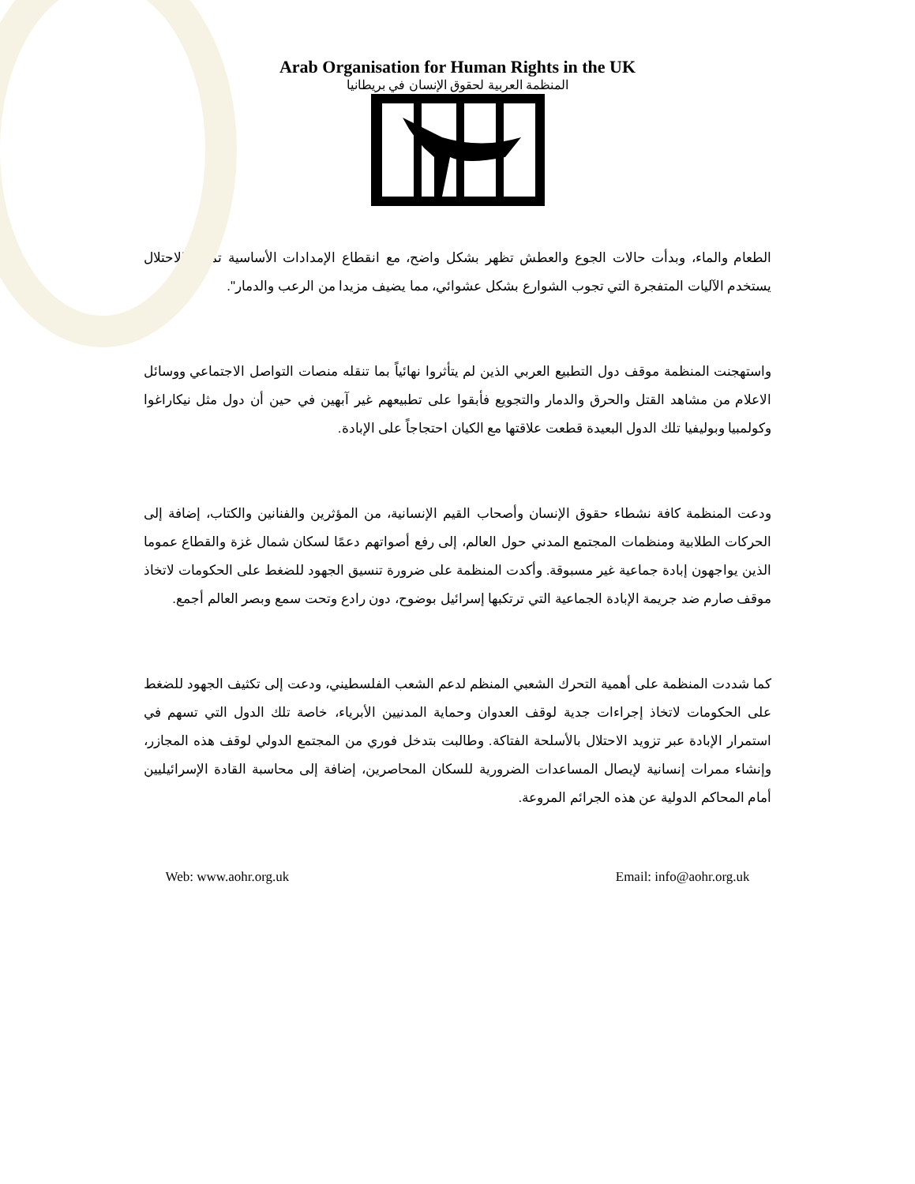Arab Organisation for Human Rights in the UK
المنظمة العربية لحقوق الإنسان في بريطانيا
الطعام والماء، وبدأت حالات الجوع والعطش تظهر بشكل واضح، مع انقطاع الإمدادات الأساسية تمامًا. الاحتلال يستخدم الآليات المتفجرة التي تجوب الشوارع بشكل عشوائي، مما يضيف مزيدا من الرعب والدمار".
واستهجنت المنظمة موقف دول التطبيع العربي الذين لم يتأثروا نهائياً بما تنقله منصات التواصل الاجتماعي ووسائل الاعلام من مشاهد القتل والحرق والدمار والتجويع فأبقوا على تطبيعهم غير آبهين في حين أن دول مثل نيكاراغوا وكولمبيا وبوليفيا تلك الدول البعيدة قطعت علاقتها مع الكيان احتجاجاً على الإبادة.
ودعت المنظمة كافة نشطاء حقوق الإنسان وأصحاب القيم الإنسانية، من المؤثرين والفنانين والكتاب، إضافة إلى الحركات الطلابية ومنظمات المجتمع المدني حول العالم، إلى رفع أصواتهم دعمًا لسكان شمال غزة والقطاع عموما الذين يواجهون إبادة جماعية غير مسبوقة. وأكدت المنظمة على ضرورة تنسيق الجهود للضغط على الحكومات لاتخاذ موقف صارم ضد جريمة الإبادة الجماعية التي ترتكبها إسرائيل بوضوح، دون رادع وتحت سمع وبصر العالم أجمع.
كما شددت المنظمة على أهمية التحرك الشعبي المنظم لدعم الشعب الفلسطيني، ودعت إلى تكثيف الجهود للضغط على الحكومات لاتخاذ إجراءات جدية لوقف العدوان وحماية المدنيين الأبرياء، خاصة تلك الدول التي تسهم في استمرار الإبادة عبر تزويد الاحتلال بالأسلحة الفتاكة. وطالبت بتدخل فوري من المجتمع الدولي لوقف هذه المجازر، وإنشاء ممرات إنسانية لإيصال المساعدات الضرورية للسكان المحاصرين، إضافة إلى محاسبة القادة الإسرائيليين أمام المحاكم الدولية عن هذه الجرائم المروعة.
Web: www.aohr.org.uk Email: info@aohr.org.uk